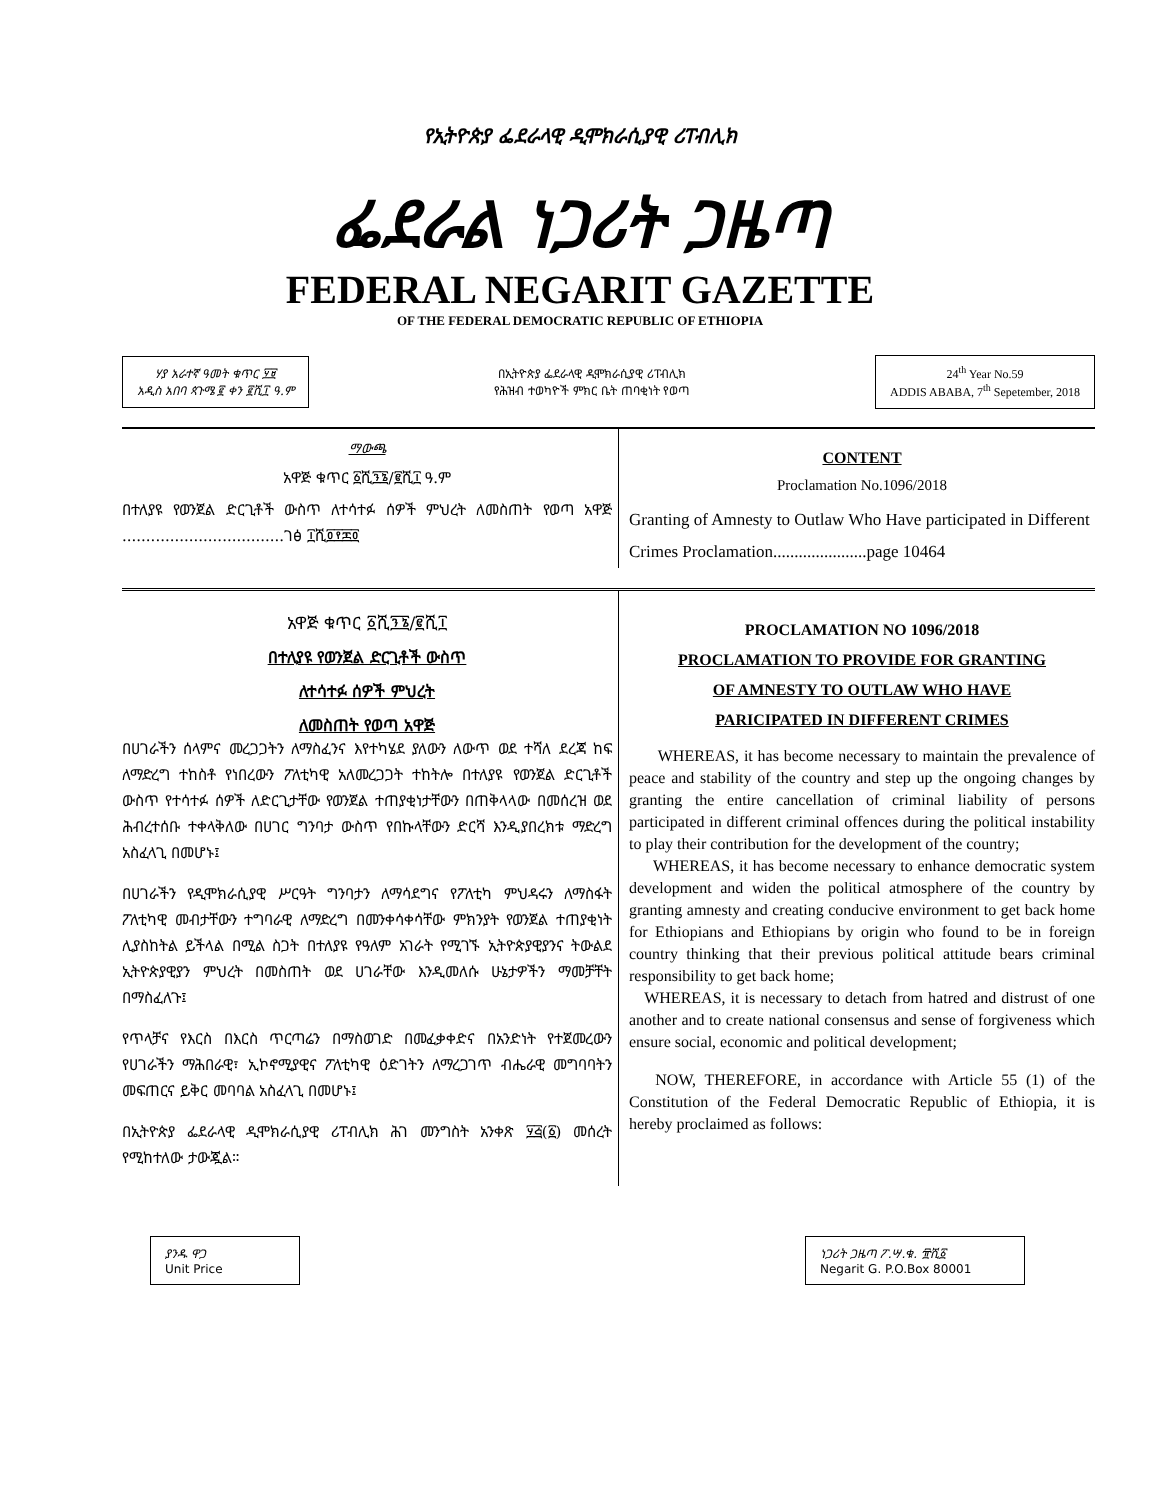የኢትዮጵያ ፌደራላዊ ዲሞክራሲያዊ ሪፐብሊክ
ፌደራል ነጋሪት ጋዜጣ
FEDERAL NEGARIT GAZETTE
OF THE FEDERAL DEMOCRATIC REPUBLIC OF ETHIOPIA
ሃያ አራተኛ ዓመት ቁጥር ፶፱
አዲስ አበባ ጳጉሜ ፪ ቀን ፪ሺ፲ ዓ.ም
በኢትዮጵያ ፌደራላዊ ዲሞክራሲያዊ ሪፐብሊክ
የሕዝብ ተወካዮች ምክር ቤት ጠባቂነት የወጣ
24<sup>th</sup> Year No.59
ADDIS ABABA, 7<sup>th</sup> Sepetember, 2018
ማውጫ
አዋጅ ቁጥር ፩ሺ፺፮/፪ሺ፲ ዓ.ም
በተለያዩ የወንጀል ድርጊቶች ውስጥ ለተሳተፉ ሰዎች ምህረት ለመስጠት የወጣ አዋጅ ..................................ገፅ ፲ሺ፬፻፷፬
CONTENT
Proclamation No.1096/2018
Granting of Amnesty to Outlaw Who Have participated in Different Crimes Proclamation......................page 10464
አዋጅ ቁጥር ፩ሺ፺፮/፪ሺ፲
በተለያዩ የወንጀል ድርጊቶች ውስጥ
ለተሳተፉ ሰዎች ምህረት
ለመስጠት የወጣ አዋጅ
በሀገራችን ሰላምና መረጋጋትን ለማስፈንና እየተካሄደ ያለውን ለውጥ ወደ ተሻለ ደረጃ ከፍ ለማድረግ ተከስቶ የነበረውን ፖለቲካዊ አለመረጋጋት ተከትሎ በተለያዩ የወንጀል ድርጊቶች ውስጥ የተሳተፉ ሰዎች ለድርጊታቸው የወንጀል ተጠያቂነታቸውን በጠቅላላው በመሰረዝ ወደ ሕብረተሰቡ ተቀላቅለው በሀገር ግንባታ ውስጥ የበኩላቸውን ድርሻ እንዲያበረክቱ ማድረግ አስፈላጊ በመሆኑ፤
በሀገራችን የዲሞክራሲያዊ ሥርዓት ግንባታን ለማሳደግና የፖለቲካ ምህዳሩን ለማስፋት ፖለቲካዊ መብታቸውን ተግባራዊ ለማድረግ በመንቀሳቀሳቸው ምክንያት የወንጀል ተጠያቂነት ሊያስከትል ይችላል በሚል ስጋት በተለያዩ የዓለም አገራት የሚገኙ ኢትዮጵያዊያንና ትውልደ ኢትዮጵያዊያን ምህረት በመስጠት ወደ ሀገራቸው እንዲመለሱ ሁኔታዎችን ማመቻቸት በማስፈለጉ፤
የጥላቻና የእርስ በእርስ ጥርጣሬን በማስወገድ በመፈቃቀድና በአንድነት የተጀመረውን የሀገራችን ማሕበራዊ፣ ኢኮኖሚያዊና ፖለቲካዊ ዕድገትን ለማረጋገጥ ብሔራዊ መግባባትን መፍጠርና ይቅር መባባል አስፈላጊ በመሆኑ፤
በኢትዮጵያ ፌደራላዊ ዲሞክራሲያዊ ሪፐብሊክ ሕገ መንግስት አንቀጽ ፶፭(፩) መሰረት የሚከተለው ታውጇል።
PROCLAMATION NO 1096/2018
PROCLAMATION TO PROVIDE FOR GRANTING
OF AMNESTY TO OUTLAW WHO HAVE
PARICIPATED IN DIFFERENT CRIMES
WHEREAS, it has become necessary to maintain the prevalence of peace and stability of the country and step up the ongoing changes by granting the entire cancellation of criminal liability of persons participated in different criminal offences during the political instability to play their contribution for the development of the country;
WHEREAS, it has become necessary to enhance democratic system development and widen the political atmosphere of the country by granting amnesty and creating conducive environment to get back home for Ethiopians and Ethiopians by origin who found to be in foreign country thinking that their previous political attitude bears criminal responsibility to get back home;
WHEREAS, it is necessary to detach from hatred and distrust of one another and to create national consensus and sense of forgiveness which ensure social, economic and political development;
NOW, THEREFORE, in accordance with Article 55 (1) of the Constitution of the Federal Democratic Republic of Ethiopia, it is hereby proclaimed as follows:
ያንዱ ዋጋ
Unit Price
ነጋሪት ጋዜጣ ፖ.ሣ.ቁ. ፹ሺ፩
Negarit G. P.O.Box 80001